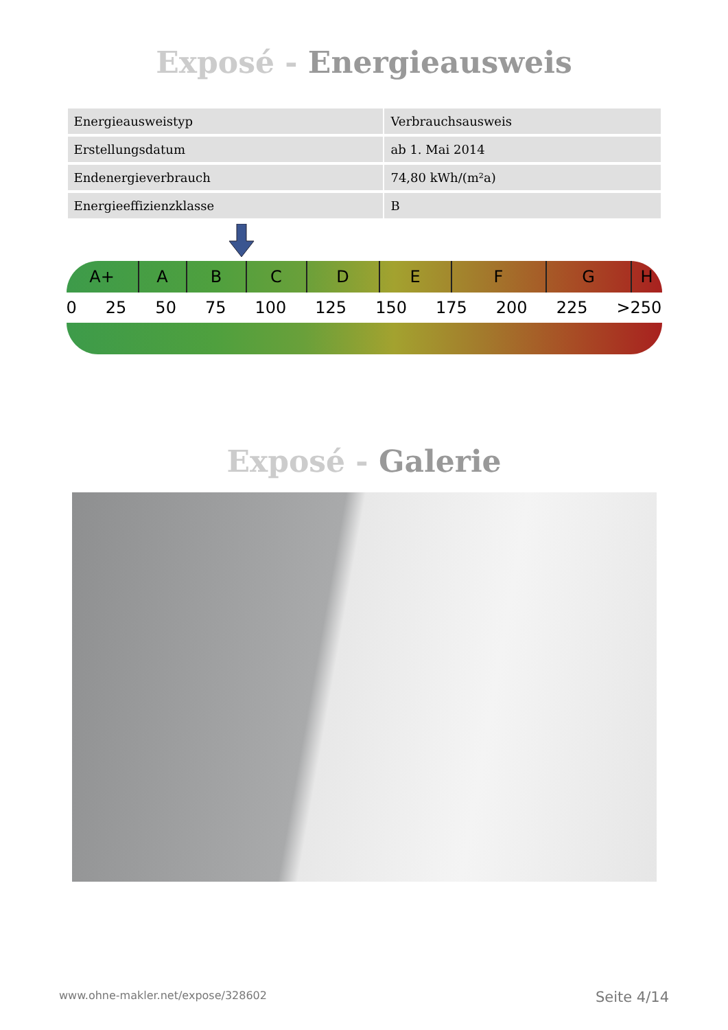Exposé - Energieausweis
| Energieausweistyp | Verbrauchsausweis |
| Erstellungsdatum | ab 1. Mai 2014 |
| Endenergieverbrauch | 74,80 kWh/(m²a) |
| Energieeffizienzklasse | B |
A+ A B C D E F G H
0 25 50 75 100 125 150 175 200 225 >250
Exposé - Galerie
www.ohne-makler.net/expose/328602 Seite 4/14